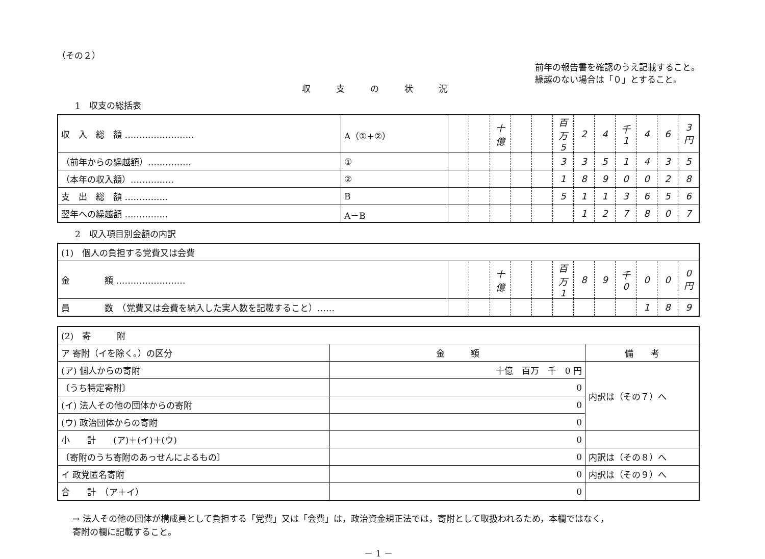（その２）
収支の状況
前年の報告書を確認のうえ記載すること。
繰越のない場合は「０」とすること。
1　収支の総括表
| 収 入 総 額 …………………… | A（①+②） | | | 十億 | | | 百万 5 | 2 | 4 | 千 1 | 4 | 6 | 3 円 |
| （前年からの繰越額）…………… | ① | | | | | | 3 | 3 | 5 | 1 | 4 | 3 | 5 |
| （本年の収入額）…………… | ② | | | | | | 1 | 8 | 9 | 0 | 0 | 2 | 8 |
| 支 出 総 額 …………… | B | | | | | | 5 | 1 | 1 | 3 | 6 | 5 | 6 |
| 翌年への繰越額 …………… | A－B | | | | | | | 1 | 2 | 7 | 8 | 0 | 7 |
2　収入項目別金額の内訳
| (1) 個人の負担する党費又は会費 | | | | | | | | | | | | |
| 金 額 …………………… | | | 十億 | | | 百万 1 | 8 | 9 | 千 0 | 0 | 0 | 0 円 |
| 員 数 （党費又は会費を納入した実人数を記載すること）…… | | | | | | | | | | 1 | 8 | 9 |
| (2) 寄 附 | | |
| ア 寄附（イを除く。）の区分 | 金 額 | 備 考 |
| (ア) 個人からの寄附 | 十億 百万 千 0 円 | 内訳は（その７）へ |
| 〔うち特定寄附〕 | 0 | |
| (イ) 法人その他の団体からの寄附 | 0 | |
| (ウ) 政治団体からの寄附 | 0 | |
| 小 計 (ア)＋(イ)＋(ウ) | 0 | |
| 〔寄附のうち寄附のあっせんによるもの〕 | 0 | 内訳は（その８）へ |
| イ 政党匿名寄附 | 0 | 内訳は（その９）へ |
| 合 計 （ア＋イ） | 0 | |
→ 法人その他の団体が構成員として負担する「党費」又は「会費」は，政治資金規正法では，寄附として取扱われるため，本欄ではなく，
寄附の欄に記載すること。
－ 1 －